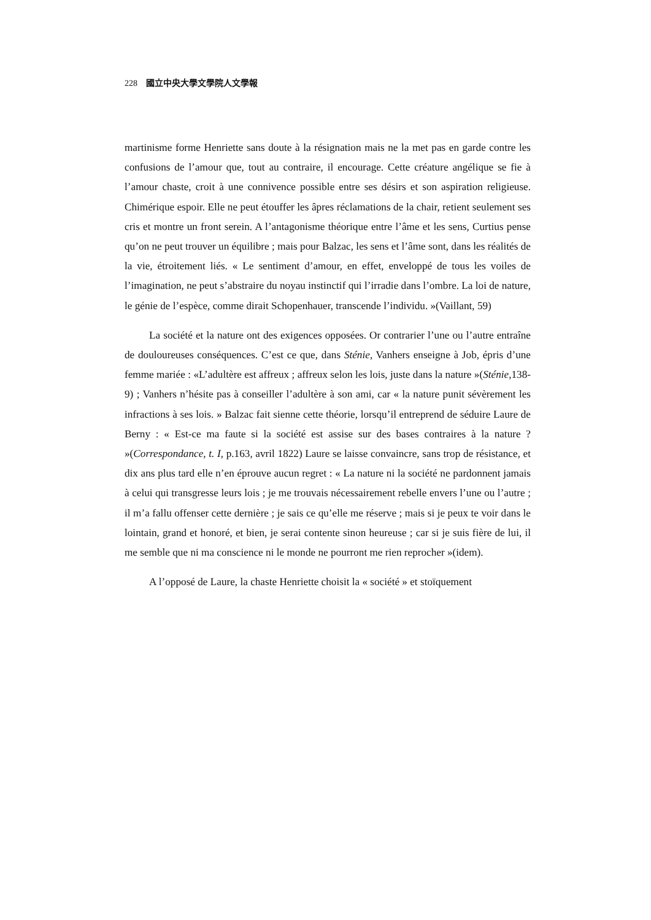228 國立中央大學文學院人文學報
martinisme forme Henriette sans doute à la résignation mais ne la met pas en garde contre les confusions de l’amour que, tout au contraire, il encourage. Cette créature angélique se fie à l’amour chaste, croit à une connivence possible entre ses désirs et son aspiration religieuse. Chimérique espoir. Elle ne peut étouffer les âpres réclamations de la chair, retient seulement ses cris et montre un front serein. A l’antagonisme théorique entre l’âme et les sens, Curtius pense qu’on ne peut trouver un équilibre ; mais pour Balzac, les sens et l’âme sont, dans les réalités de la vie, étroitement liés. « Le sentiment d’amour, en effet, enveloppé de tous les voiles de l’imagination, ne peut s’abstraire du noyau instinctif qui l’irradie dans l’ombre. La loi de nature, le génie de l’espèce, comme dirait Schopenhauer, transcende l’individu. »(Vaillant, 59)
La société et la nature ont des exigences opposées. Or contrarier l’une ou l’autre entraîne de douloureuses conséquences. C’est ce que, dans Sténie, Vanhers enseigne à Job, épris d’une femme mariée : «L’adultère est affreux ; affreux selon les lois, juste dans la nature »(Sténie,138-9) ; Vanhers n’hésite pas à conseiller l’adultère à son ami, car « la nature punit sévèrement les infractions à ses lois. » Balzac fait sienne cette théorie, lorsqu’il entreprend de séduire Laure de Berny : « Est-ce ma faute si la société est assise sur des bases contraires à la nature ? »(Correspondance, t. I, p.163, avril 1822) Laure se laisse convaincre, sans trop de résistance, et dix ans plus tard elle n’en éprouve aucun regret : « La nature ni la société ne pardonnent jamais à celui qui transgresse leurs lois ; je me trouvais nécessairement rebelle envers l’une ou l’autre ; il m’a fallu offenser cette dernière ; je sais ce qu’elle me réserve ; mais si je peux te voir dans le lointain, grand et honoré, et bien, je serai contente sinon heureuse ; car si je suis fière de lui, il me semble que ni ma conscience ni le monde ne pourront me rien reprocher »(idem).
A l’opposé de Laure, la chaste Henriette choisit la « société » et stoïquement